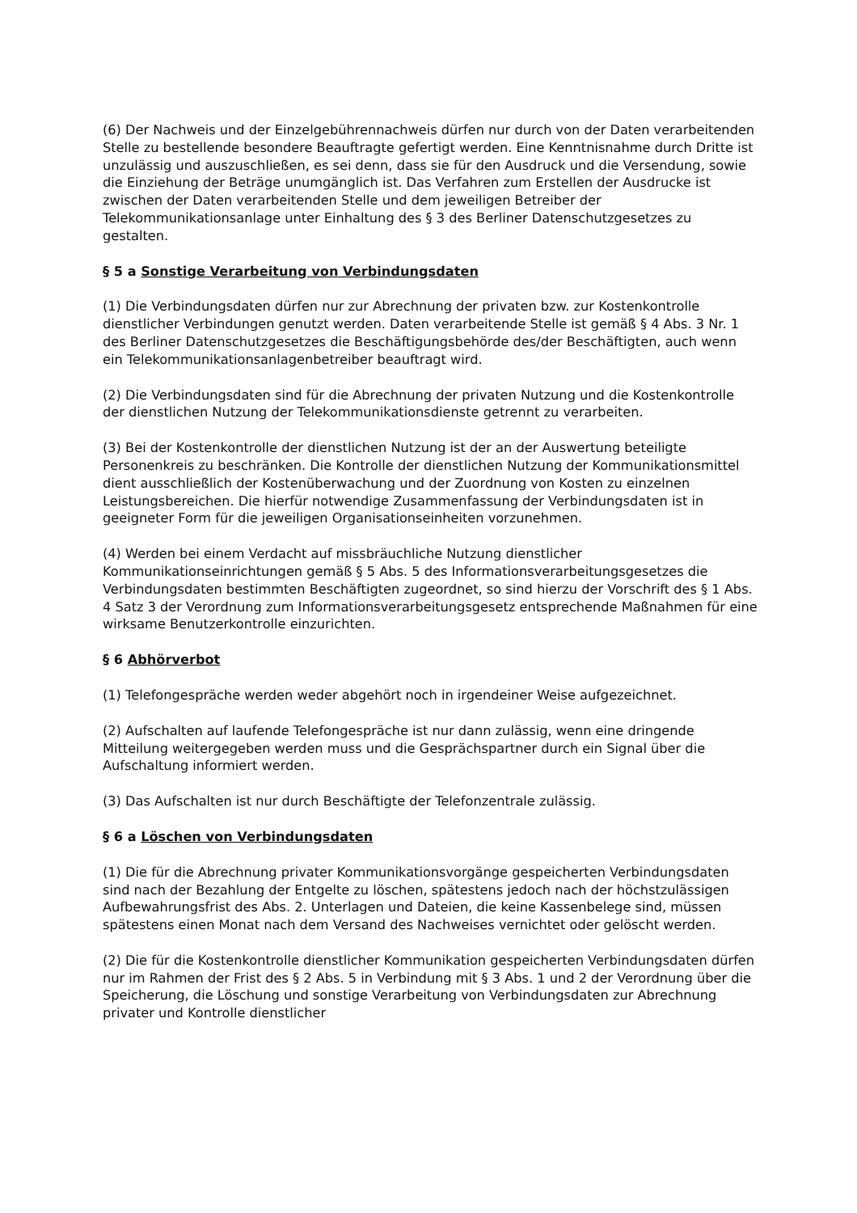(6) Der Nachweis und der Einzelgebührennachweis dürfen nur durch von der Daten verarbeitenden Stelle zu bestellende besondere Beauftragte gefertigt werden. Eine Kenntnisnahme durch Dritte ist unzulässig und auszuschließen, es sei denn, dass sie für den Ausdruck und die Versendung, sowie die Einziehung der Beträge unumgänglich ist. Das Verfahren zum Erstellen der Ausdrucke ist zwischen der Daten verarbeitenden Stelle und dem jeweiligen Betreiber der Telekommunikationsanlage unter Einhaltung des § 3 des Berliner Datenschutzgesetzes zu gestalten.
§ 5 a Sonstige Verarbeitung von Verbindungsdaten
(1) Die Verbindungsdaten dürfen nur zur Abrechnung der privaten bzw. zur Kostenkontrolle dienstlicher Verbindungen genutzt werden. Daten verarbeitende Stelle ist gemäß § 4 Abs. 3 Nr. 1 des Berliner Datenschutzgesetzes die Beschäftigungsbehörde des/der Beschäftigten, auch wenn ein Telekommunikationsanlagenbetreiber beauftragt wird.
(2) Die Verbindungsdaten sind für die Abrechnung der privaten Nutzung und die Kostenkontrolle der dienstlichen Nutzung der Telekommunikationsdienste getrennt zu verarbeiten.
(3) Bei der Kostenkontrolle der dienstlichen Nutzung ist der an der Auswertung beteiligte Personenkreis zu beschränken. Die Kontrolle der dienstlichen Nutzung der Kommunikationsmittel dient ausschließlich der Kostenüberwachung und der Zuordnung von Kosten zu einzelnen Leistungsbereichen. Die hierfür notwendige Zusammenfassung der Verbindungsdaten ist in geeigneter Form für die jeweiligen Organisationseinheiten vorzunehmen.
(4) Werden bei einem Verdacht auf missbräuchliche Nutzung dienstlicher Kommunikationseinrichtungen gemäß § 5 Abs. 5 des Informationsverarbeitungsgesetzes die Verbindungsdaten bestimmten Beschäftigten zugeordnet, so sind hierzu der Vorschrift des § 1 Abs. 4 Satz 3 der Verordnung zum Informationsverarbeitungsgesetz entsprechende Maßnahmen für eine wirksame Benutzerkontrolle einzurichten.
§ 6 Abhörverbot
(1) Telefongespräche werden weder abgehört noch in irgendeiner Weise aufgezeichnet.
(2) Aufschalten auf laufende Telefongespräche ist nur dann zulässig, wenn eine dringende Mitteilung weitergegeben werden muss und die Gesprächspartner durch ein Signal über die Aufschaltung informiert werden.
(3) Das Aufschalten ist nur durch Beschäftigte der Telefonzentrale zulässig.
§ 6 a Löschen von Verbindungsdaten
(1) Die für die Abrechnung privater Kommunikationsvorgänge gespeicherten Verbindungsdaten sind nach der Bezahlung der Entgelte zu löschen, spätestens jedoch nach der höchstzulässigen Aufbewahrungsfrist des Abs. 2. Unterlagen und Dateien, die keine Kassenbelege sind, müssen spätestens einen Monat nach dem Versand des Nachweises vernichtet oder gelöscht werden.
(2) Die für die Kostenkontrolle dienstlicher Kommunikation gespeicherten Verbindungsdaten dürfen nur im Rahmen der Frist des § 2 Abs. 5 in Verbindung mit § 3 Abs. 1 und 2 der Verordnung über die Speicherung, die Löschung und sonstige Verarbeitung von Verbindungsdaten zur Abrechnung privater und Kontrolle dienstlicher